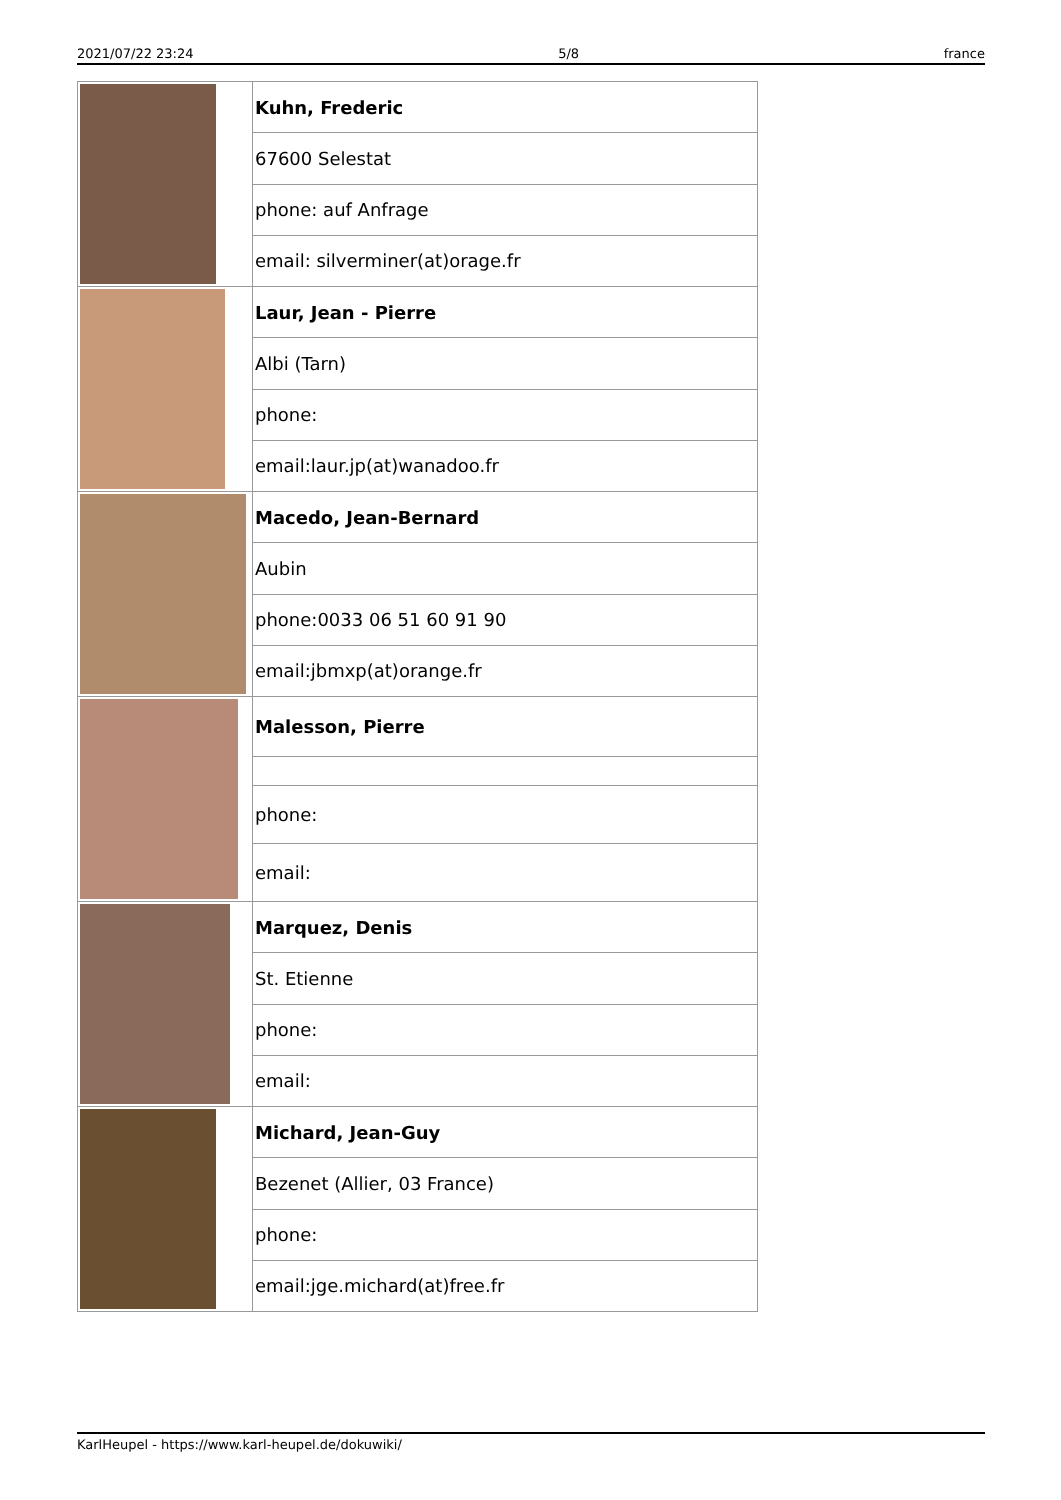2021/07/22 23:24 5/8 france
| | Kuhn, Frederic |
| | 67600 Selestat |
| | phone: auf Anfrage |
| | email: silverminer(at)orage.fr |
| | Laur, Jean - Pierre |
| | Albi (Tarn) |
| | phone: |
| | email:laur.jp(at)wanadoo.fr |
| | Macedo, Jean-Bernard |
| | Aubin |
| | phone:0033 06 51 60 91 90 |
| | email:jbmxp(at)orange.fr |
| | Malesson, Pierre |
| | phone: |
| | email: |
| | Marquez, Denis |
| | St. Etienne |
| | phone: |
| | email: |
| | Michard, Jean-Guy |
| | Bezenet (Allier, 03 France) |
| | phone: |
| | email:jge.michard(at)free.fr |
KarlHeupel - https://www.karl-heupel.de/dokuwiki/